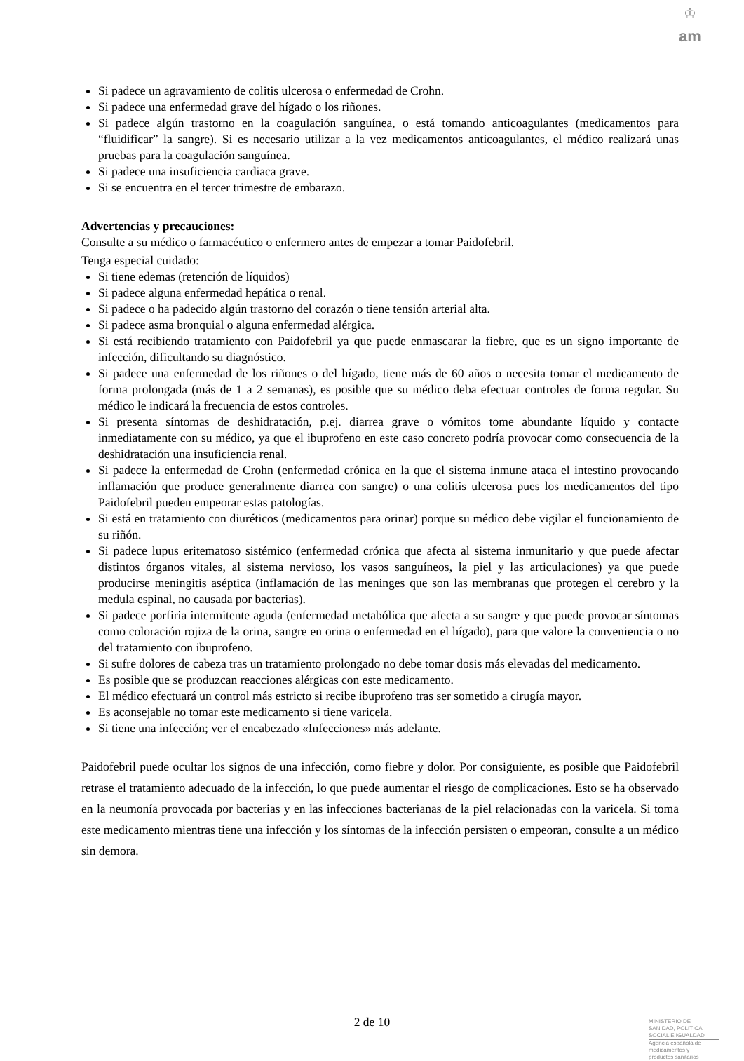♔
am
Si padece un agravamiento de colitis ulcerosa o enfermedad de Crohn.
Si padece una enfermedad grave del hígado o los riñones.
Si padece algún trastorno en la coagulación sanguínea, o está tomando anticoagulantes (medicamentos para “fluidificar” la sangre). Si es necesario utilizar a la vez medicamentos anticoagulantes, el médico realizará unas pruebas para la coagulación sanguínea.
Si padece una insuficiencia cardiaca grave.
Si se encuentra en el tercer trimestre de embarazo.
Advertencias y precauciones:
Consulte a su médico o farmacéutico o enfermero antes de empezar a tomar Paidofebril.
Tenga especial cuidado:
Si tiene edemas (retención de líquidos)
Si padece alguna enfermedad hepática o renal.
Si padece o ha padecido algún trastorno del corazón o tiene tensión arterial alta.
Si padece asma bronquial o alguna enfermedad alérgica.
Si está recibiendo tratamiento con Paidofebril ya que puede enmascarar la fiebre, que es un signo importante de infección, dificultando su diagnóstico.
Si padece una enfermedad de los riñones o del hígado, tiene más de 60 años o necesita tomar el medicamento de forma prolongada (más de 1 a 2 semanas), es posible que su médico deba efectuar controles de forma regular. Su médico le indicará la frecuencia de estos controles.
Si presenta síntomas de deshidratación, p.ej. diarrea grave o vómitos tome abundante líquido y contacte inmediatamente con su médico, ya que el ibuprofeno en este caso concreto podría provocar como consecuencia de la deshidratación una insuficiencia renal.
Si padece la enfermedad de Crohn (enfermedad crónica en la que el sistema inmune ataca el intestino provocando inflamación que produce generalmente diarrea con sangre) o una colitis ulcerosa pues los medicamentos del tipo Paidofebril pueden empeorar estas patologías.
Si está en tratamiento con diuréticos (medicamentos para orinar) porque su médico debe vigilar el funcionamiento de su riñón.
Si padece lupus eritematoso sistémico (enfermedad crónica que afecta al sistema inmunitario y que puede afectar distintos órganos vitales, al sistema nervioso, los vasos sanguíneos, la piel y las articulaciones) ya que puede producirse meningitis aséptica (inflamación de las meninges que son las membranas que protegen el cerebro y la medula espinal, no causada por bacterias).
Si padece porfiria intermitente aguda (enfermedad metabólica que afecta a su sangre y que puede provocar síntomas como coloración rojiza de la orina, sangre en orina o enfermedad en el hígado), para que valore la conveniencia o no del tratamiento con ibuprofeno.
Si sufre dolores de cabeza tras un tratamiento prolongado no debe tomar dosis más elevadas del medicamento.
Es posible que se produzcan reacciones alérgicas con este medicamento.
El médico efectuará un control más estricto si recibe ibuprofeno tras ser sometido a cirugía mayor.
Es aconsejable no tomar este medicamento si tiene varicela.
Si tiene una infección; ver el encabezado «Infecciones» más adelante.
Paidofebril puede ocultar los signos de una infección, como fiebre y dolor. Por consiguiente, es posible que Paidofebril retrase el tratamiento adecuado de la infección, lo que puede aumentar el riesgo de complicaciones. Esto se ha observado en la neumonía provocada por bacterias y en las infecciones bacterianas de la piel relacionadas con la varicela. Si toma este medicamento mientras tiene una infección y los síntomas de la infección persisten o empeoran, consulte a un médico sin demora.
2 de 10
MINISTERIO DE
SANIDAD, POLITICA
SOCIAL E IGUALDAD
Agencia española de
medicamentos y
productos sanitarios